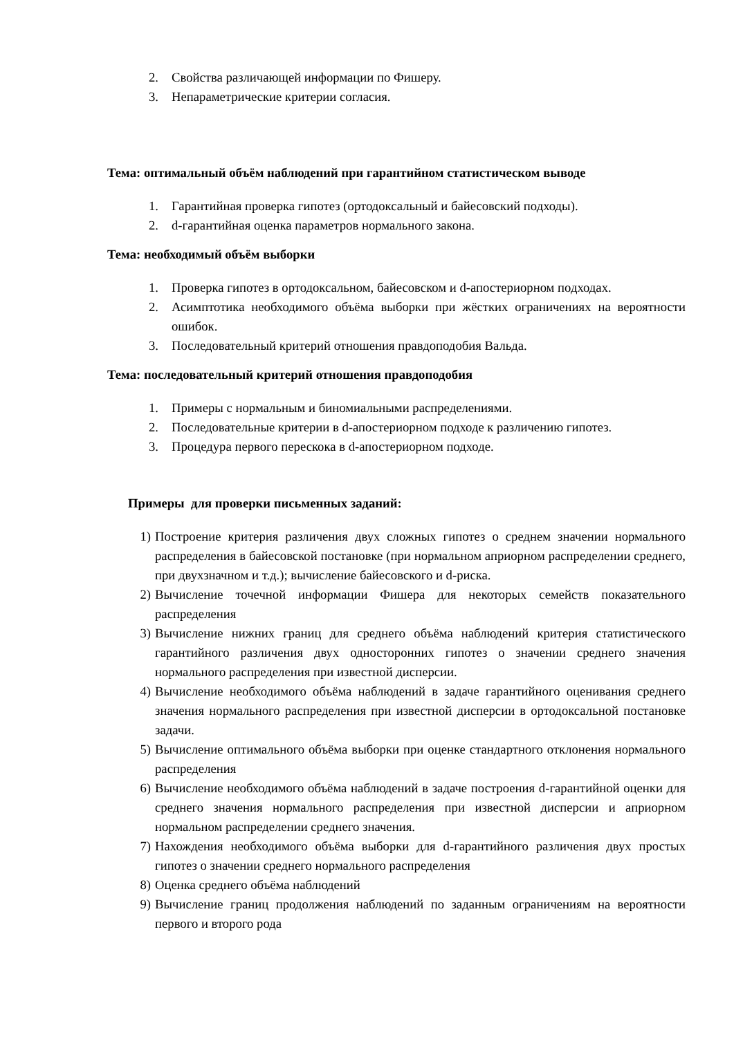2. Свойства различающей информации по Фишеру.
3. Непараметрические критерии согласия.
Тема: оптимальный объём наблюдений при гарантийном статистическом выводе
1. Гарантийная проверка гипотез (ортодоксальный и байесовский подходы).
2. d-гарантийная оценка параметров нормального закона.
Тема: необходимый объём выборки
1. Проверка гипотез в ортодоксальном, байесовском и d-апостериорном подходах.
2. Асимптотика необходимого объёма выборки при жёстких ограничениях на вероятности ошибок.
3. Последовательный критерий отношения правдоподобия Вальда.
Тема: последовательный критерий отношения правдоподобия
1. Примеры с нормальным и биномиальными распределениями.
2. Последовательные критерии в d-апостериорном подходе к различению гипотез.
3. Процедура первого перескока в d-апостериорном подходе.
Примеры для проверки письменных заданий:
1) Построение критерия различения двух сложных гипотез о среднем значении нормального распределения в байесовской постановке (при нормальном априорном распределении среднего, при двухзначном и т.д.); вычисление байесовского и d-риска.
2) Вычисление точечной информации Фишера для некоторых семейств показательного распределения
3) Вычисление нижних границ для среднего объёма наблюдений критерия статистического гарантийного различения двух односторонних гипотез о значении среднего значения нормального распределения при известной дисперсии.
4) Вычисление необходимого объёма наблюдений в задаче гарантийного оценивания среднего значения нормального распределения при известной дисперсии в ортодоксальной постановке задачи.
5) Вычисление оптимального объёма выборки при оценке стандартного отклонения нормального распределения
6) Вычисление необходимого объёма наблюдений в задаче построения d-гарантийной оценки для среднего значения нормального распределения при известной дисперсии и априорном нормальном распределении среднего значения.
7) Нахождения необходимого объёма выборки для d-гарантийного различения двух простых гипотез о значении среднего нормального распределения
8) Оценка среднего объёма наблюдений
9) Вычисление границ продолжения наблюдений по заданным ограничениям на вероятности первого и второго рода